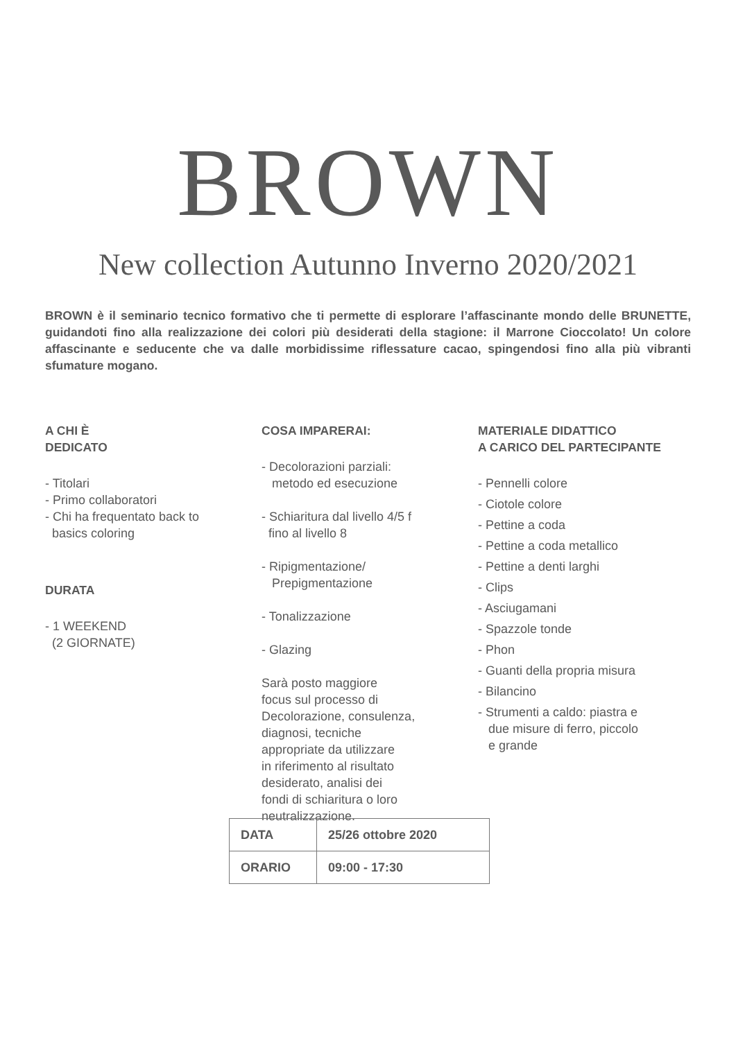BROWN
New collection Autunno Inverno 2020/2021
BROWN è il seminario tecnico formativo che ti permette di esplorare l’affascinante mondo delle BRUNETTE, guidandoti fino alla realizzazione dei colori più desiderati della stagione: il Marrone Cioccolato! Un colore affascinante e seducente che va dalle morbidissime riflessature cacao, spingendosi fino alla più vibranti sfumature mogano.
A CHI È
DEDICATO
- Titolari
- Primo collaboratori
- Chi ha frequentato back to
basics coloring
DURATA
- 1 WEEKEND
(2 GIORNATE)
COSA IMPARERAI:
- Decolorazioni parziali:
metodo ed esecuzione
- Schiaritura dal livello 4/5 f
fino al livello 8
- Ripigmentazione/
Prepigmentazione
- Tonalizzazione
- Glazing
Sarà posto maggiore
focus sul processo di
Decolorazione, consulenza,
diagnosi, tecniche
appropriate da utilizzare
in riferimento al risultato
desiderato, analisi dei
fondi di schiaritura o loro
neutralizzazione.
MATERIALE DIDATTICO
A CARICO DEL PARTECIPANTE
- Pennelli colore
- Ciotole colore
- Pettine a coda
- Pettine a coda metallico
- Pettine a denti larghi
- Clips
- Asciugamani
- Spazzole tonde
- Phon
- Guanti della propria misura
- Bilancino
- Strumenti a caldo: piastra e
due misure di ferro, piccolo
e grande
| DATA | 25/26 ottobre 2020 |
| ORARIO | 09:00 - 17:30 |